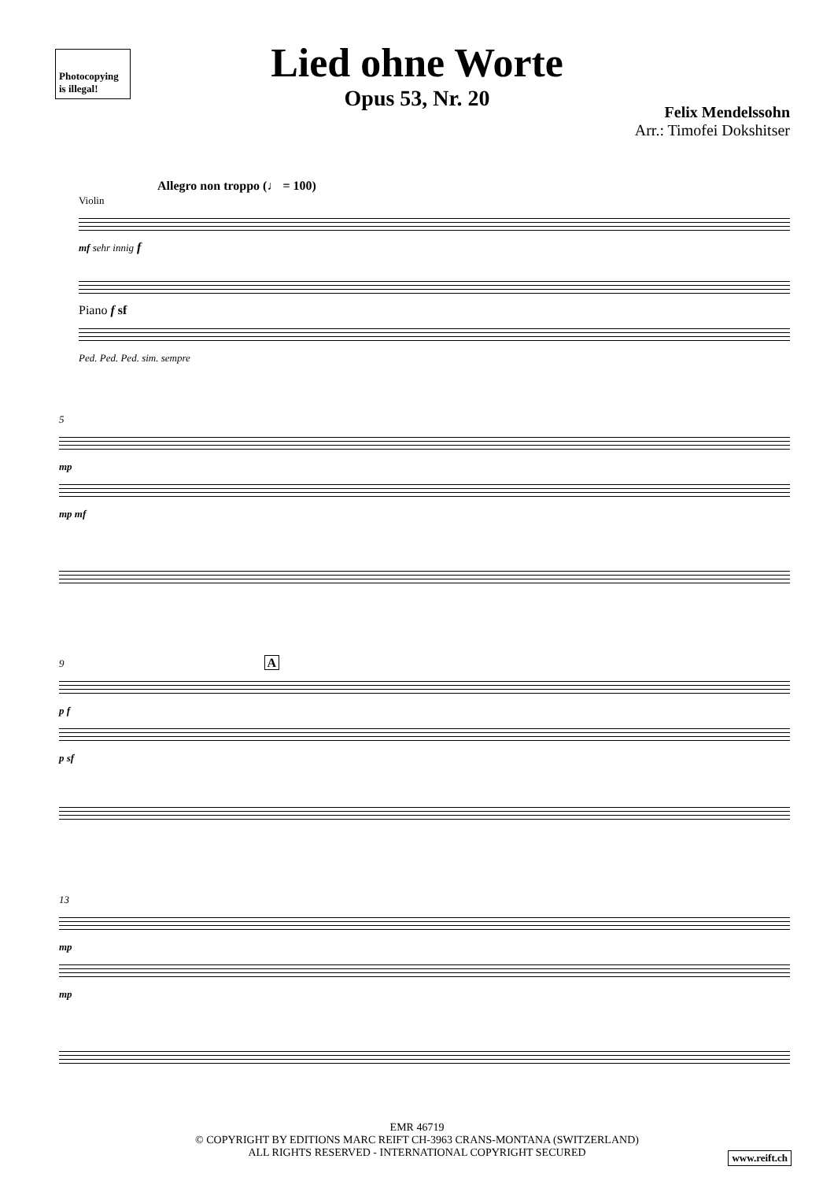Photocopying is illegal!
Lied ohne Worte
Opus 53, Nr. 20
Felix Mendelssohn
Arr.: Timofei Dokshitser
Allegro non troppo (♩ = 100)
Violin
mf sehr innig f
Piano f sf
Ped. Ped. Ped. sim. sempre
5
mp
mp mf
9 A
p f
p sf
13
mp
mp
EMR 46719
© COPYRIGHT BY EDITIONS MARC REIFT CH-3963 CRANS-MONTANA (SWITZERLAND)
ALL RIGHTS RESERVED - INTERNATIONAL COPYRIGHT SECURED
www.reift.ch